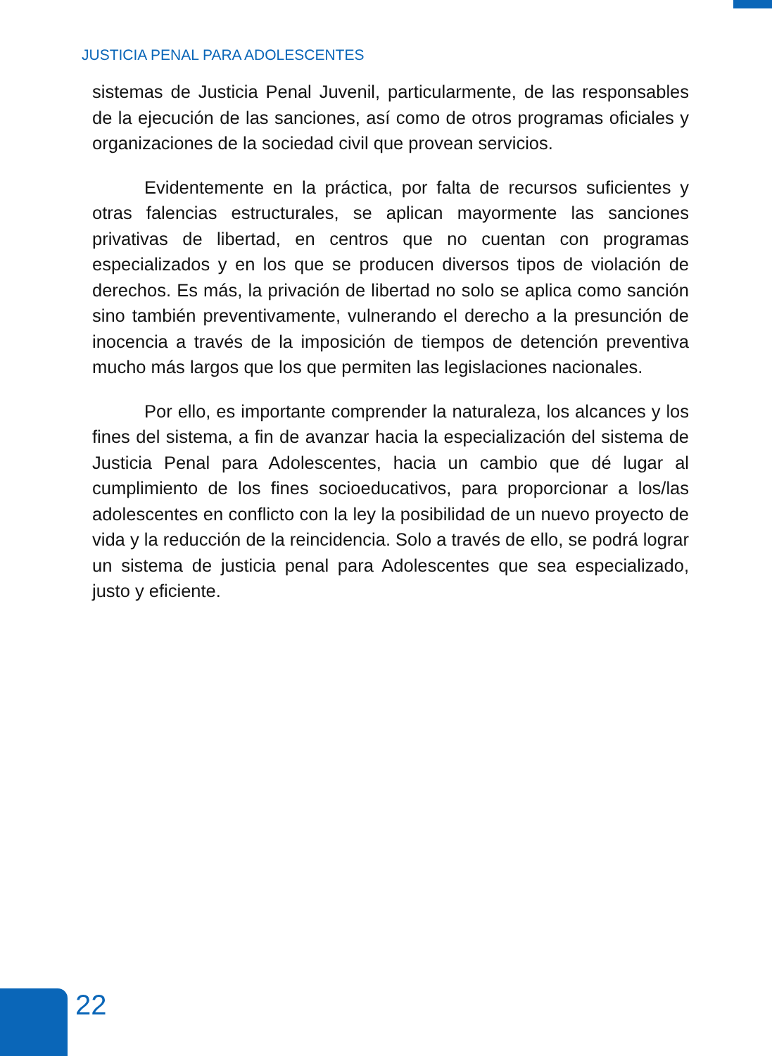JUSTICIA PENAL PARA ADOLESCENTES
sistemas de Justicia Penal Juvenil, particularmente, de las responsables de la ejecución de las sanciones, así como de otros programas oficiales y organizaciones de la sociedad civil que provean servicios.
Evidentemente en la práctica, por falta de recursos suficientes y otras falencias estructurales, se aplican mayormente las sanciones privativas de libertad, en centros que no cuentan con programas especializados y en los que se producen diversos tipos de violación de derechos. Es más, la privación de libertad no solo se aplica como sanción sino también preventivamente, vulnerando el derecho a la presunción de inocencia a través de la imposición de tiempos de detención preventiva mucho más largos que los que permiten las legislaciones nacionales.
Por ello, es importante comprender la naturaleza, los alcances y los fines del sistema, a fin de avanzar hacia la especialización del sistema de Justicia Penal para Adolescentes, hacia un cambio que dé lugar al cumplimiento de los fines socioeducativos, para proporcionar a los/las adolescentes en conflicto con la ley la posibilidad de un nuevo proyecto de vida y la reducción de la reincidencia. Solo a través de ello, se podrá lograr un sistema de justicia penal para Adolescentes que sea especializado, justo y eficiente.
22